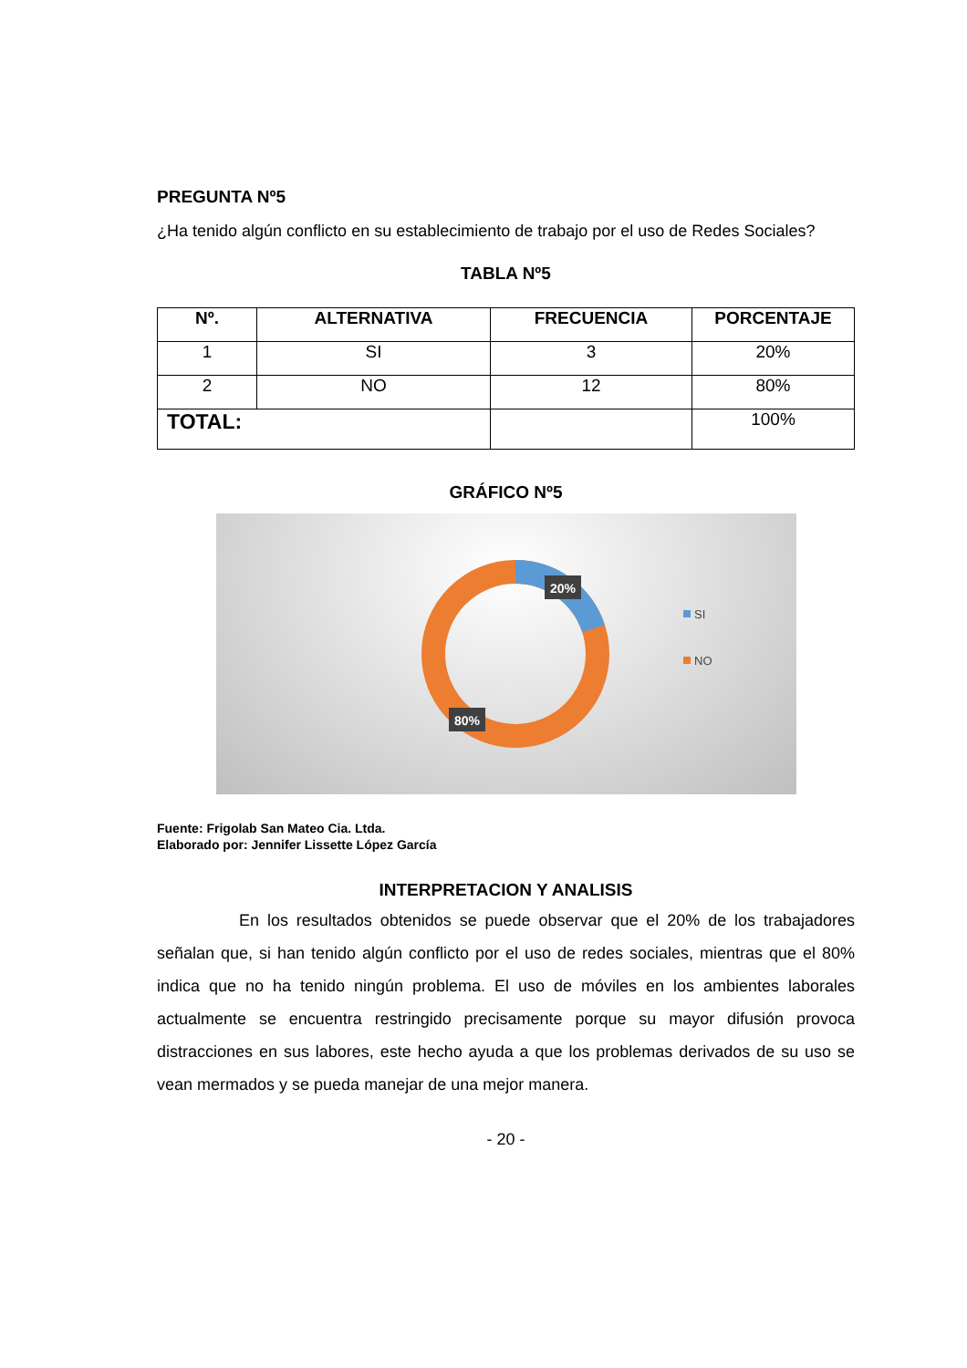PREGUNTA Nº5
¿Ha tenido algún conflicto en su establecimiento de trabajo por el uso de Redes Sociales?
TABLA Nº5
| Nº. | ALTERNATIVA | FRECUENCIA | PORCENTAJE |
| --- | --- | --- | --- |
| 1 | SI | 3 | 20% |
| 2 | NO | 12 | 80% |
| TOTAL: | | | 100% |
GRÁFICO Nº5
20%
80%
SI
NO
Fuente: Frigolab San Mateo Cia. Ltda.
Elaborado por: Jennifer Lissette López García
INTERPRETACION Y ANALISIS
En los resultados obtenidos se puede observar que el 20% de los trabajadores señalan que, si han tenido algún conflicto por el uso de redes sociales, mientras que el 80% indica que no ha tenido ningún problema. El uso de móviles en los ambientes laborales actualmente se encuentra restringido precisamente porque su mayor difusión provoca distracciones en sus labores, este hecho ayuda a que los problemas derivados de su uso se vean mermados y se pueda manejar de una mejor manera.
- 20 -